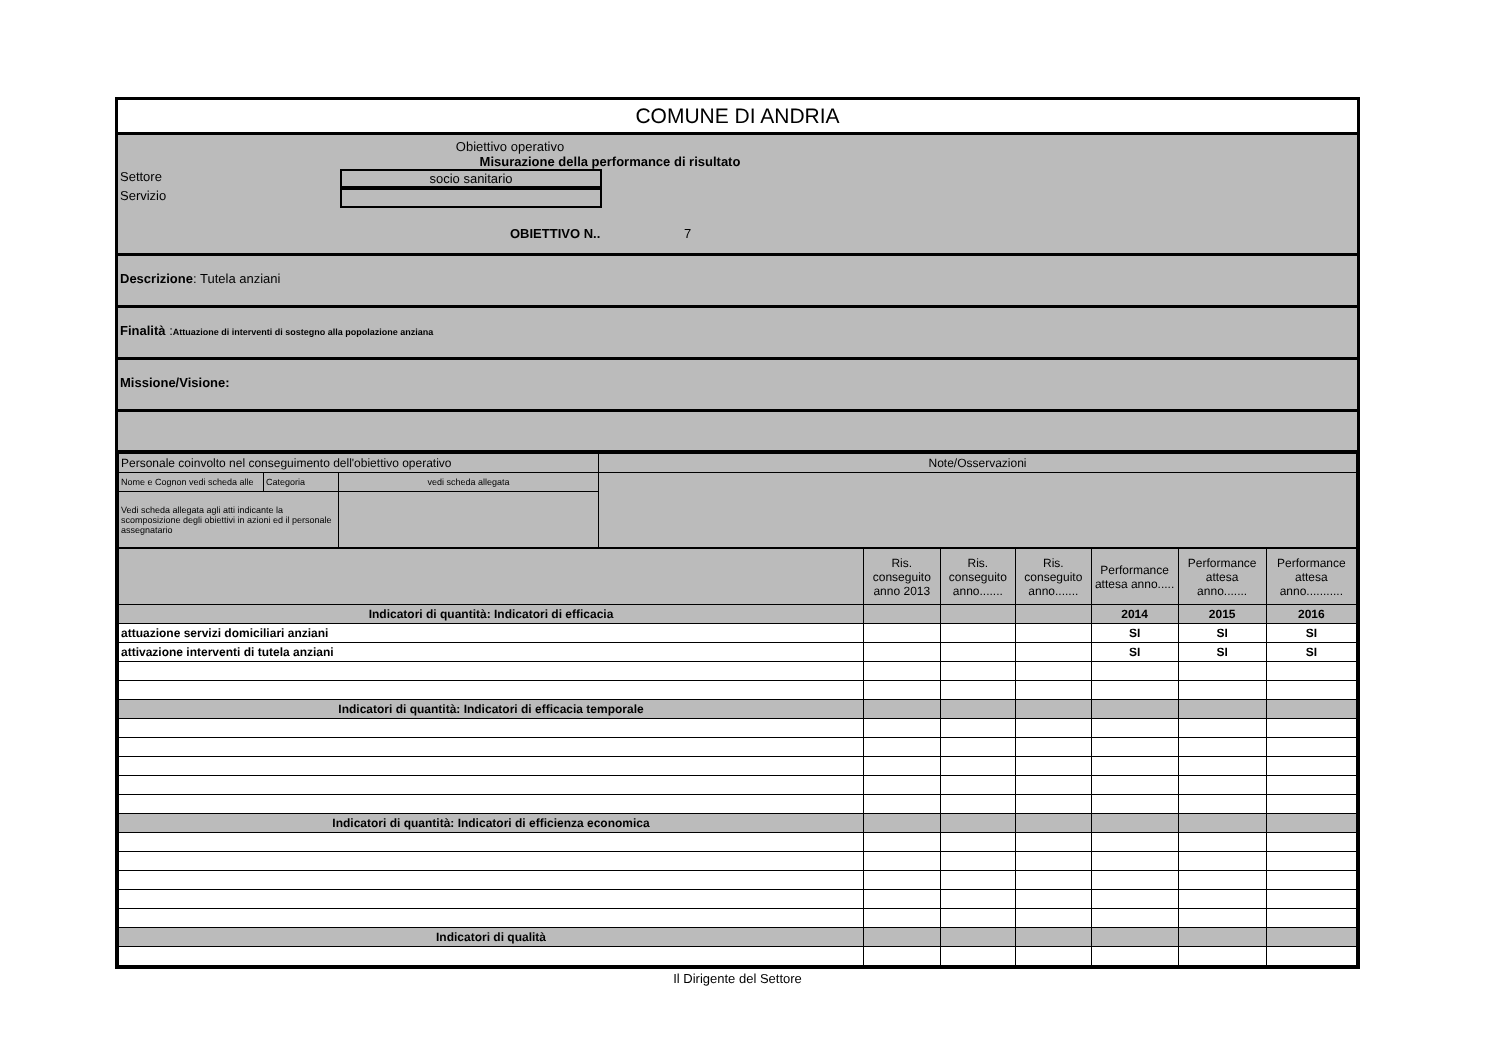COMUNE DI ANDRIA
Obiettivo operativo
Misurazione della performance di risultato
Settore socio sanitario
Servizio
OBIETTIVO N.. 7
Descrizione: Tutela anziani
Finalità :Attuazione di interventi di sostegno alla popolazione anziana
Missione/Visione:
| Personale coinvolto nel conseguimento dell'obiettivo operativo | | | Note/Osservazioni |
| Nome e Cognon vedi scheda alle | Categoria | vedi scheda allegata | |
| Vedi scheda allegata agli atti indicante la scomposizione degli obiettivi in azioni ed il personale assegnatario | | | |
| | Ris. conseguito anno 2013 | Ris. conseguito anno....... | Ris. conseguito anno....... | Performance attesa anno..... | Performance attesa anno....... | Performance attesa anno........... |
| Indicatori di quantità: Indicatori di efficacia | | | | 2014 | 2015 | 2016 |
| attuazione servizi domiciliari anziani | | | | SI | SI | SI |
| attivazione interventi di tutela anziani | | | | SI | SI | SI |
| Indicatori di quantità: Indicatori di efficacia temporale | | | | | | |
| Indicatori di quantità: Indicatori di efficienza economica | | | | | | |
| Indicatori di qualità | | | | | | |
Il Dirigente del Settore